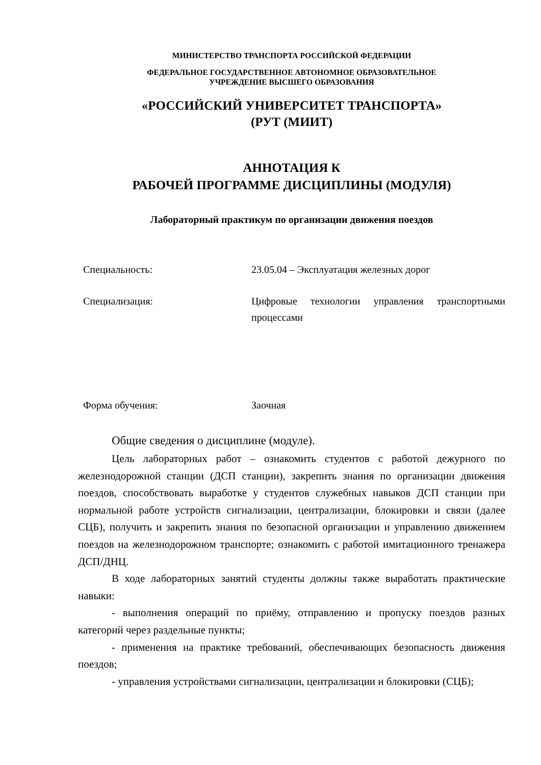МИНИСТЕРСТВО ТРАНСПОРТА РОССИЙСКОЙ ФЕДЕРАЦИИ
ФЕДЕРАЛЬНОЕ ГОСУДАРСТВЕННОЕ АВТОНОМНОЕ ОБРАЗОВАТЕЛЬНОЕ
УЧРЕЖДЕНИЕ ВЫСШЕГО ОБРАЗОВАНИЯ
«РОССИЙСКИЙ УНИВЕРСИТЕТ ТРАНСПОРТА»
(РУТ (МИИТ)
АННОТАЦИЯ К
РАБОЧЕЙ ПРОГРАММЕ ДИСЦИПЛИНЫ (МОДУЛЯ)
Лабораторный практикум по организации движения поездов
Специальность: 23.05.04 – Эксплуатация железных дорог
Специализация: Цифровые технологии управления транспортными процессами
Форма обучения: Заочная
Общие сведения о дисциплине (модуле).
Цель лабораторных работ – ознакомить студентов с работой дежурного по железнодорожной станции (ДСП станции), закрепить знания по организации движения поездов, способствовать выработке у студентов служебных навыков ДСП станции при нормальной работе устройств сигнализации, централизации, блокировки и связи (далее СЦБ), получить и закрепить знания по безопасной организации и управлению движением поездов на железнодорожном транспорте; ознакомить с работой имитационного тренажера ДСП/ДНЦ.
В ходе лабораторных занятий студенты должны также выработать практические навыки:
- выполнения операций по приёму, отправлению и пропуску поездов разных категорий через раздельные пункты;
- применения на практике требований, обеспечивающих безопасность движения поездов;
- управления устройствами сигнализации, централизации и блокировки (СЦБ);